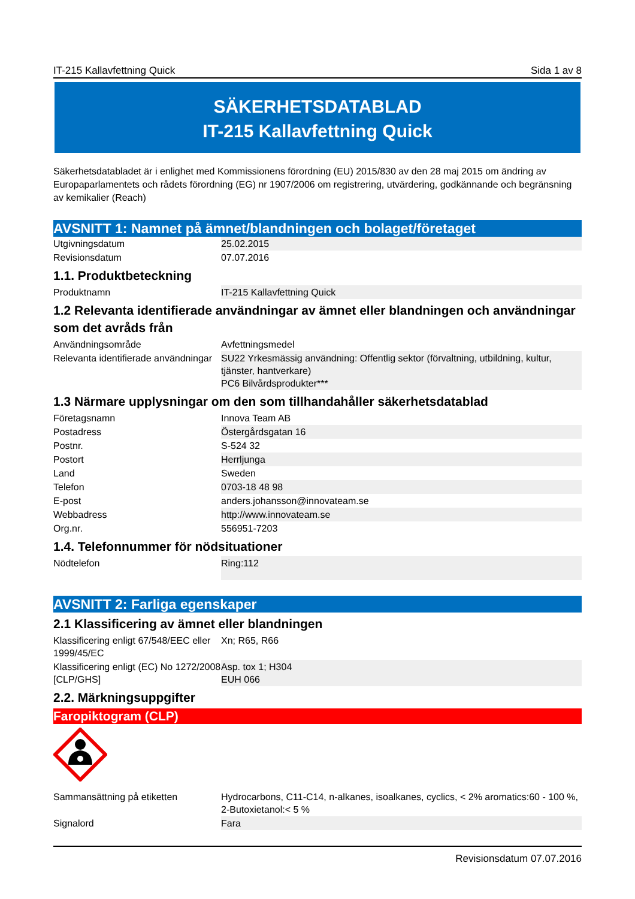IT-215 Kallavfettning Quick Sida 1 av 8
SÄKERHETSDATABLAD
IT-215 Kallavfettning Quick
Säkerhetsdatabladet är i enlighet med Kommissionens förordning (EU) 2015/830 av den 28 maj 2015 om ändring av Europaparlamentets och rådets förordning (EG) nr 1907/2006 om registrering, utvärdering, godkännande och begränsning av kemikalier (Reach)
AVSNITT 1: Namnet på ämnet/blandningen och bolaget/företaget
| Utgivningsdatum | 25.02.2015 |
| Revisionsdatum | 07.07.2016 |
1.1. Produktbeteckning
| Produktnamn | IT-215 Kallavfettning Quick |
1.2 Relevanta identifierade användningar av ämnet eller blandningen och användningar som det avråds från
| Användningsområde | Avfettningsmedel |
| Relevanta identifierade användningar | SU22 Yrkesmässig användning: Offentlig sektor (förvaltning, utbildning, kultur, tjänster, hantverkare) PC6 Bilvårdsprodukter*** |
1.3 Närmare upplysningar om den som tillhandahåller säkerhetsdatablad
| Företagsnamn | Innova Team AB |
| Postadress | Östergårdsgatan 16 |
| Postnr. | S-524 32 |
| Postort | Herrljunga |
| Land | Sweden |
| Telefon | 0703-18 48 98 |
| E-post | anders.johansson@innovateam.se |
| Webbadress | http://www.innovateam.se |
| Org.nr. | 556951-7203 |
1.4. Telefonnummer för nödsituationer
| Nödtelefon | Ring:112 |
AVSNITT 2: Farliga egenskaper
2.1 Klassificering av ämnet eller blandningen
| Klassificering enligt 67/548/EEC eller 1999/45/EC | Xn; R65, R66 |
| Klassificering enligt (EC) No 1272/2008 [CLP/GHS] | Asp. tox 1; H304 EUH 066 |
2.2. Märkningsuppgifter
Faropiktogram (CLP)
| Sammansättning på etiketten | Hydrocarbons, C11-C14, n-alkanes, isoalkanes, cyclics, < 2% aromatics:60 - 100 %, 2-Butoxietanol:< 5 % |
| Signalord | Fara |
Revisionsdatum 07.07.2016